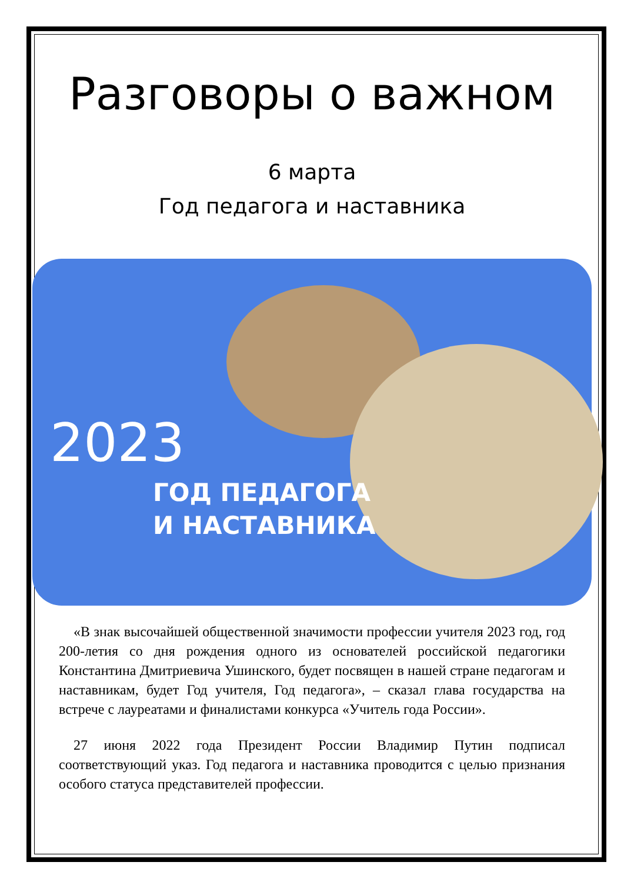Разговоры о важном
6 марта
Год педагога и наставника
2023
ГОД ПЕДАГОГА
И НАСТАВНИКА
«В знак высочайшей общественной значимости профессии учителя 2023 год, год 200-летия со дня рождения одного из основателей российской педагогики Константина Дмитриевича Ушинского, будет посвящен в нашей стране педагогам и наставникам, будет Год учителя, Год педагога», – сказал глава государства на встрече с лауреатами и финалистами конкурса «Учитель года России».
27 июня 2022 года Президент России Владимир Путин подписал соответствующий указ. Год педагога и наставника проводится с целью признания особого статуса представителей профессии.